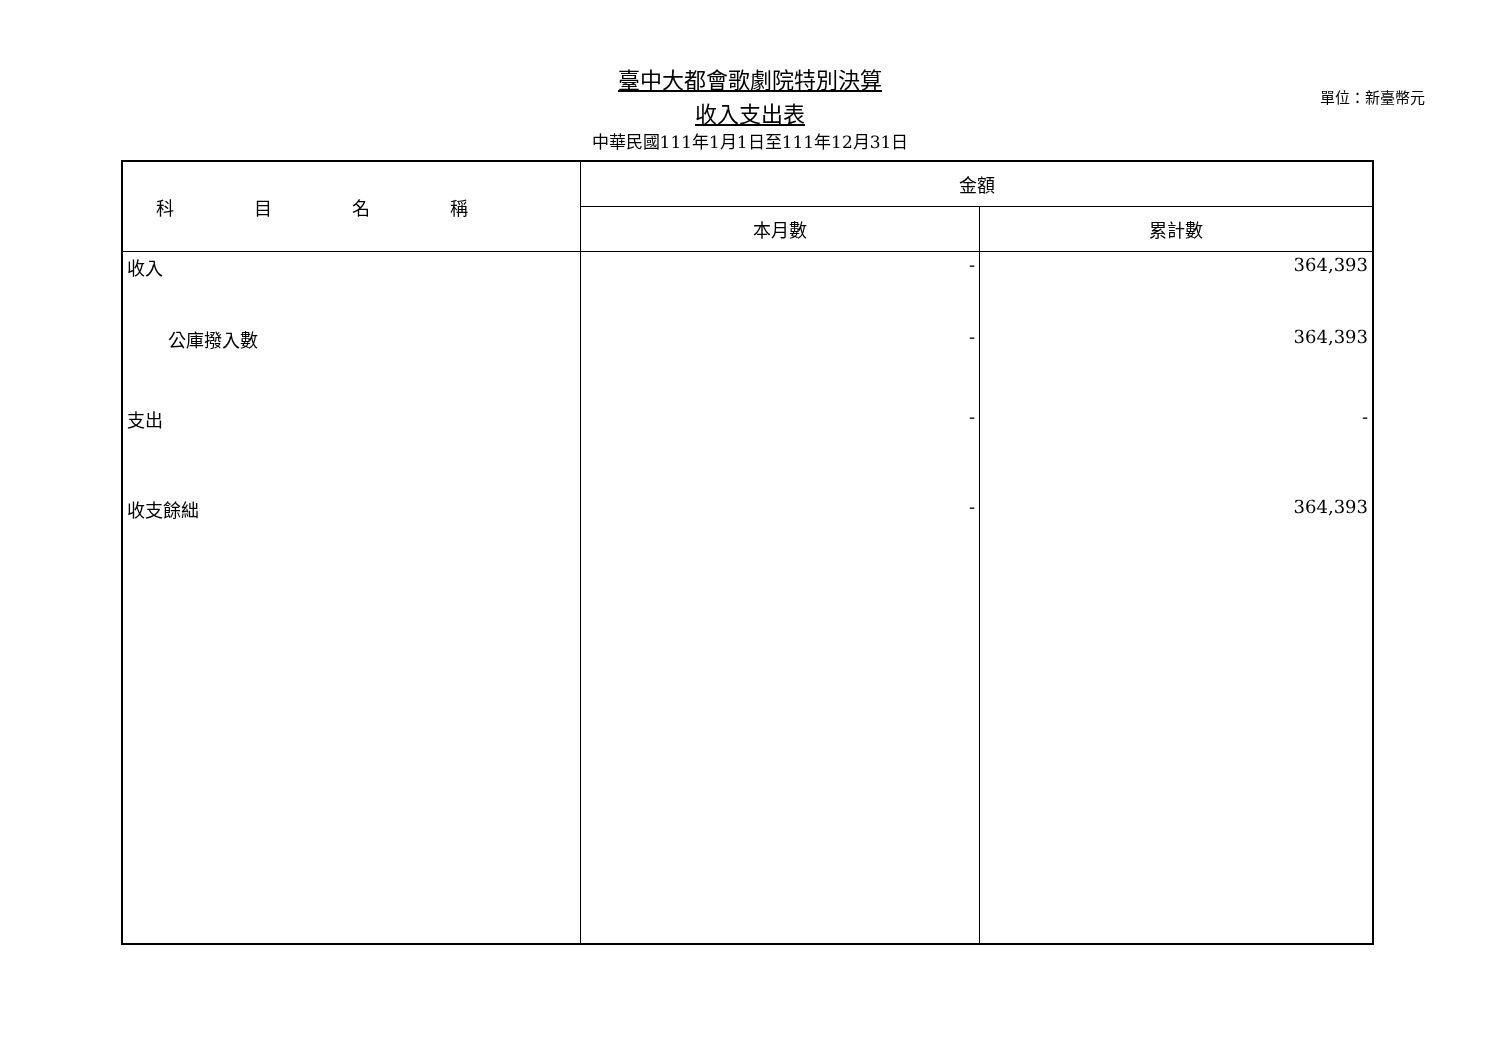臺中大都會歌劇院特別決算
收入支出表
中華民國111年1月1日至111年12月31日
單位：新臺幣元
| 科目名稱 | 金額 | |
| --- | --- | --- |
| | 本月數 | 累計數 |
| 收入 | - | 364,393 |
| 公庫撥入數 | - | 364,393 |
| 支出 | - | - |
| 收支餘絀 | - | 364,393 |